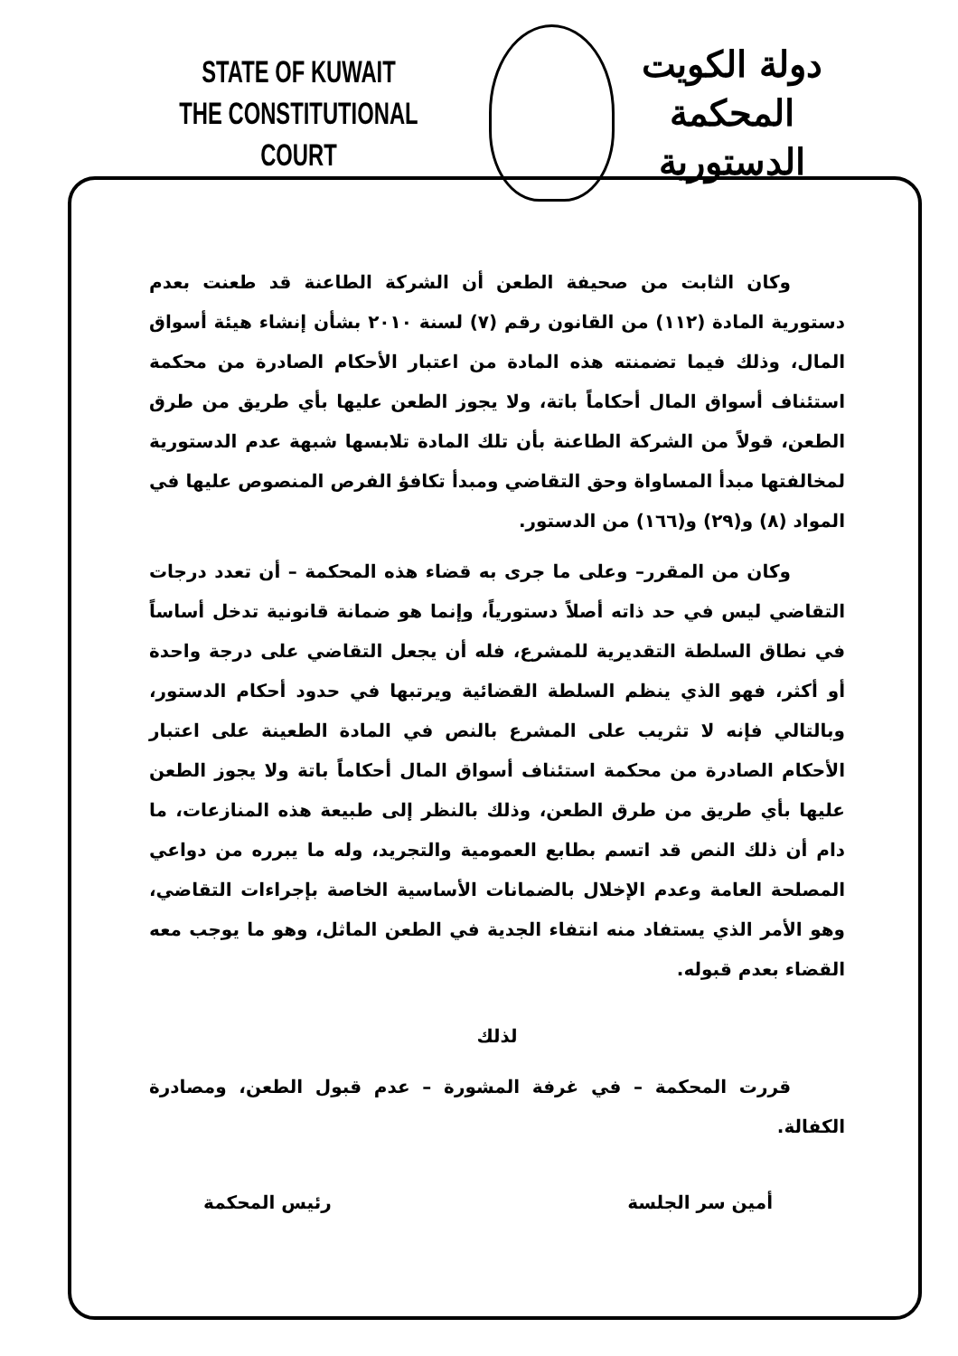STATE OF KUWAIT
THE CONSTITUTIONAL COURT
دولة الكويت
المحكمة الدستورية
وكان الثابت من صحيفة الطعن أن الشركة الطاعنة قد طعنت بعدم دستورية المادة (١١٢) من القانون رقم (٧) لسنة ٢٠١٠ بشأن إنشاء هيئة أسواق المال، وذلك فيما تضمنته هذه المادة من اعتبار الأحكام الصادرة من محكمة استئناف أسواق المال أحكاماً باتة، ولا يجوز الطعن عليها بأي طريق من طرق الطعن، قولاً من الشركة الطاعنة بأن تلك المادة تلابسها شبهة عدم الدستورية لمخالفتها مبدأ المساواة وحق التقاضي ومبدأ تكافؤ الفرص المنصوص عليها في المواد (٨) و(٢٩) و(١٦٦) من الدستور.
وكان من المقرر– وعلى ما جرى به قضاء هذه المحكمة – أن تعدد درجات التقاضي ليس في حد ذاته أصلاً دستورياً، وإنما هو ضمانة قانونية تدخل أساساً في نطاق السلطة التقديرية للمشرع، فله أن يجعل التقاضي على درجة واحدة أو أكثر، فهو الذي ينظم السلطة القضائية ويرتبها في حدود أحكام الدستور، وبالتالي فإنه لا تثريب على المشرع بالنص في المادة الطعينة على اعتبار الأحكام الصادرة من محكمة استئناف أسواق المال أحكاماً باتة ولا يجوز الطعن عليها بأي طريق من طرق الطعن، وذلك بالنظر إلى طبيعة هذه المنازعات، ما دام أن ذلك النص قد اتسم بطابع العمومية والتجريد، وله ما يبرره من دواعي المصلحة العامة وعدم الإخلال بالضمانات الأساسية الخاصة بإجراءات التقاضي، وهو الأمر الذي يستفاد منه انتفاء الجدية في الطعن الماثل، وهو ما يوجب معه القضاء بعدم قبوله.
لذلك
قررت المحكمة – في غرفة المشورة – عدم قبول الطعن، ومصادرة الكفالة.
أمين سر الجلسة رئيس المحكمة